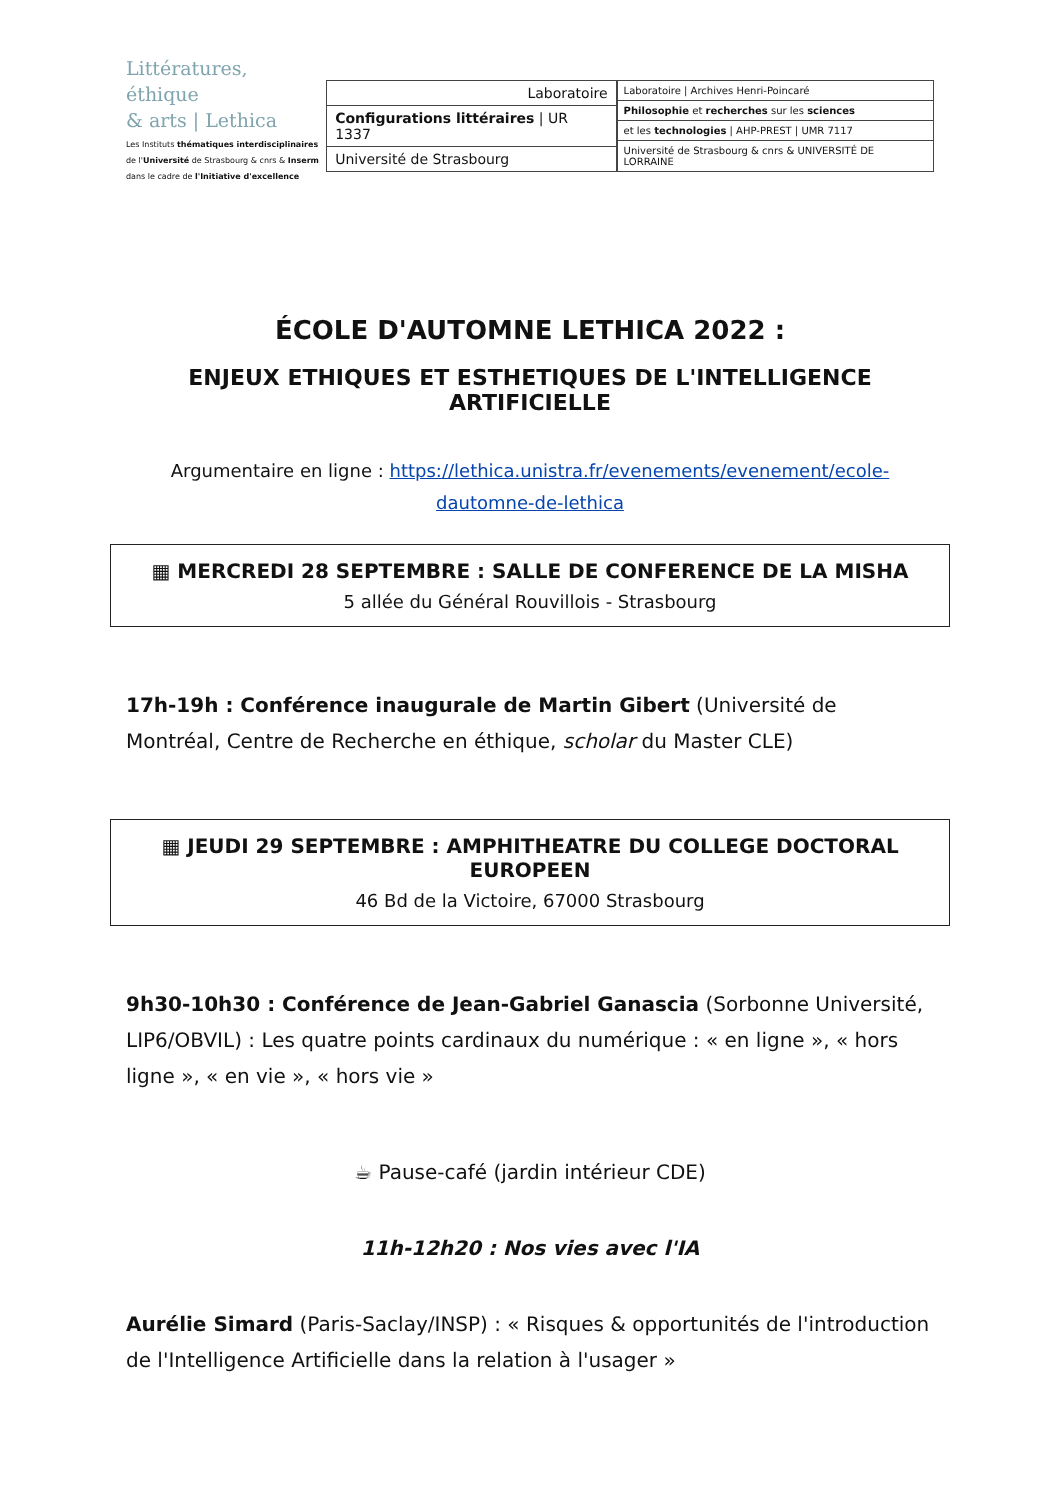Littératures, éthique
& arts | Lethica
Les Instituts thématiques interdisciplinaires
de l'Université de Strasbourg & cnrs & Inserm
dans le cadre de l'Initiative d'excellence
Laboratoire
Configurations littéraires | UR 1337
Université de Strasbourg
Laboratoire | Archives Henri-Poincaré
Philosophie et recherches sur les sciences
et les technologies | AHP-PREST | UMR 7117
Université de Strasbourg & cnrs & UNIVERSITÉ DE LORRAINE
ÉCOLE D'AUTOMNE LETHICA 2022 :
ENJEUX ETHIQUES ET ESTHETIQUES DE L'INTELLIGENCE ARTIFICIELLE
Argumentaire en ligne : https://lethica.unistra.fr/evenements/evenement/ecole-dautomne-de-lethica
▦ MERCREDI 28 SEPTEMBRE : SALLE DE CONFERENCE DE LA MISHA
5 allée du Général Rouvillois - Strasbourg
17h-19h : Conférence inaugurale de Martin Gibert (Université de Montréal, Centre de Recherche en éthique, scholar du Master CLE)
▦ JEUDI 29 SEPTEMBRE : AMPHITHEATRE DU COLLEGE DOCTORAL EUROPEEN
46 Bd de la Victoire, 67000 Strasbourg
9h30-10h30 : Conférence de Jean-Gabriel Ganascia (Sorbonne Université, LIP6/OBVIL) : Les quatre points cardinaux du numérique : « en ligne », « hors ligne », « en vie », « hors vie »
☕ Pause-café (jardin intérieur CDE)
11h-12h20 : Nos vies avec l'IA
Aurélie Simard (Paris-Saclay/INSP) : « Risques & opportunités de l'introduction de l'Intelligence Artificielle dans la relation à l'usager »